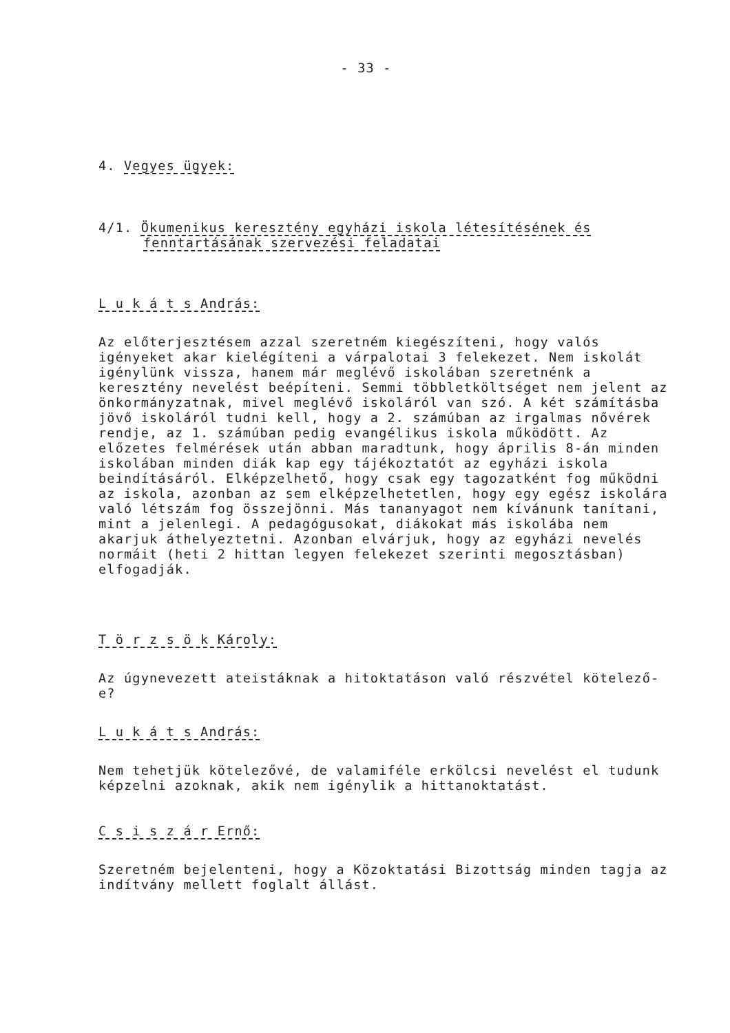- 33 -
4. Vegyes ügyek:
4/1. Ökumenikus keresztény egyházi iskola létesítésének és
fenntartásának szervezési feladatai
L u k á t s András:
Az előterjesztésem azzal szeretném kiegészíteni, hogy valós igényeket akar kielégíteni a várpalotai 3 felekezet. Nem iskolát igénylünk vissza, hanem már meglévő iskolában szeretnénk a keresztény nevelést beépíteni. Semmi többletköltséget nem jelent az önkormányzatnak, mivel meglévő iskoláról van szó. A két számításba jövő iskoláról tudni kell, hogy a 2. számúban az irgalmas nővérek rendje, az 1. számúban pedig evangélikus iskola működött. Az előzetes felmérések után abban maradtunk, hogy április 8-án minden iskolában minden diák kap egy tájékoztatót az egyházi iskola beindításáról. Elképzelhető, hogy csak egy tagozatként fog működni az iskola, azonban az sem elképzelhetetlen, hogy egy egész iskolára való létszám fog összejönni. Más tananyagot nem kívánunk tanítani, mint a jelenlegi. A pedagógusokat, diákokat más iskolába nem akarjuk áthelyeztetni. Azonban elvárjuk, hogy az egyházi nevelés normáit (heti 2 hittan legyen felekezet szerinti megosztásban) elfogadják.
T ö r z s ö k Károly:
Az úgynevezett ateistáknak a hitoktatáson való részvétel kötelező-e?
L u k á t s András:
Nem tehetjük kötelezővé, de valamiféle erkölcsi nevelést el tudunk képzelni azoknak, akik nem igénylik a hittanoktatást.
C s i s z á r Ernő:
Szeretném bejelenteni, hogy a Közoktatási Bizottság minden tagja az indítvány mellett foglalt állást.